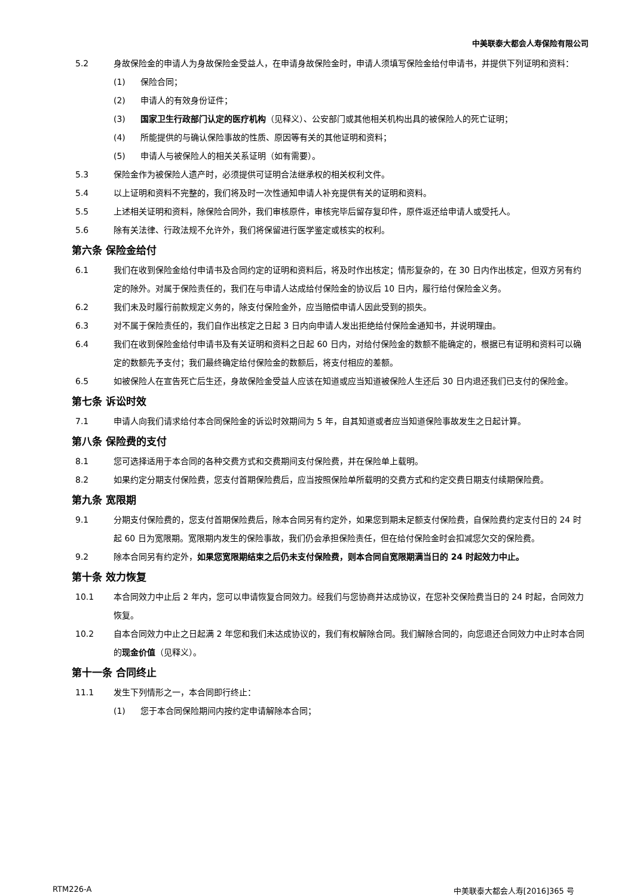中美联泰大都会人寿保险有限公司
5.2 身故保险金的申请人为身故保险金受益人，在申请身故保险金时，申请人须填写保险金给付申请书，并提供下列证明和资料：
(1) 保险合同；
(2) 申请人的有效身份证件；
(3) 国家卫生行政部门认定的医疗机构（见释义）、公安部门或其他相关机构出具的被保险人的死亡证明；
(4) 所能提供的与确认保险事故的性质、原因等有关的其他证明和资料；
(5) 申请人与被保险人的相关关系证明（如有需要）。
5.3 保险金作为被保险人遗产时，必须提供可证明合法继承权的相关权利文件。
5.4 以上证明和资料不完整的，我们将及时一次性通知申请人补充提供有关的证明和资料。
5.5 上述相关证明和资料，除保险合同外，我们审核原件，审核完毕后留存复印件，原件返还给申请人或受托人。
5.6 除有关法律、行政法规不允许外，我们将保留进行医学鉴定或核实的权利。
第六条 保险金给付
6.1 我们在收到保险金给付申请书及合同约定的证明和资料后，将及时作出核定；情形复杂的，在 30 日内作出核定，但双方另有约定的除外。对属于保险责任的，我们在与申请人达成给付保险金的协议后 10 日内，履行给付保险金义务。
6.2 我们未及时履行前款规定义务的，除支付保险金外，应当赔偿申请人因此受到的损失。
6.3 对不属于保险责任的，我们自作出核定之日起 3 日内向申请人发出拒绝给付保险金通知书，并说明理由。
6.4 我们在收到保险金给付申请书及有关证明和资料之日起 60 日内，对给付保险金的数额不能确定的，根据已有证明和资料可以确定的数额先予支付；我们最终确定给付保险金的数额后，将支付相应的差额。
6.5 如被保险人在宣告死亡后生还，身故保险金受益人应该在知道或应当知道被保险人生还后 30 日内退还我们已支付的保险金。
第七条 诉讼时效
7.1 申请人向我们请求给付本合同保险金的诉讼时效期间为 5 年，自其知道或者应当知道保险事故发生之日起计算。
第八条 保险费的支付
8.1 您可选择适用于本合同的各种交费方式和交费期间支付保险费，并在保险单上载明。
8.2 如果约定分期支付保险费，您支付首期保险费后，应当按照保险单所载明的交费方式和约定交费日期支付续期保险费。
第九条 宽限期
9.1 分期支付保险费的，您支付首期保险费后，除本合同另有约定外，如果您到期未足额支付保险费，自保险费约定支付日的 24 时起 60 日为宽限期。宽限期内发生的保险事故，我们仍会承担保险责任，但在给付保险金时会扣减您欠交的保险费。
9.2 除本合同另有约定外，如果您宽限期结束之后仍未支付保险费，则本合同自宽限期满当日的 24 时起效力中止。
第十条 效力恢复
10.1 本合同效力中止后 2 年内，您可以申请恢复合同效力。经我们与您协商并达成协议，在您补交保险费当日的 24 时起，合同效力恢复。
10.2 自本合同效力中止之日起满 2 年您和我们未达成协议的，我们有权解除合同。我们解除合同的，向您退还合同效力中止时本合同的现金价值（见释义）。
第十一条 合同终止
11.1 发生下列情形之一，本合同即行终止：
(1) 您于本合同保险期间内按约定申请解除本合同；
RTM226-A 中美联泰大都会人寿[2016]365 号